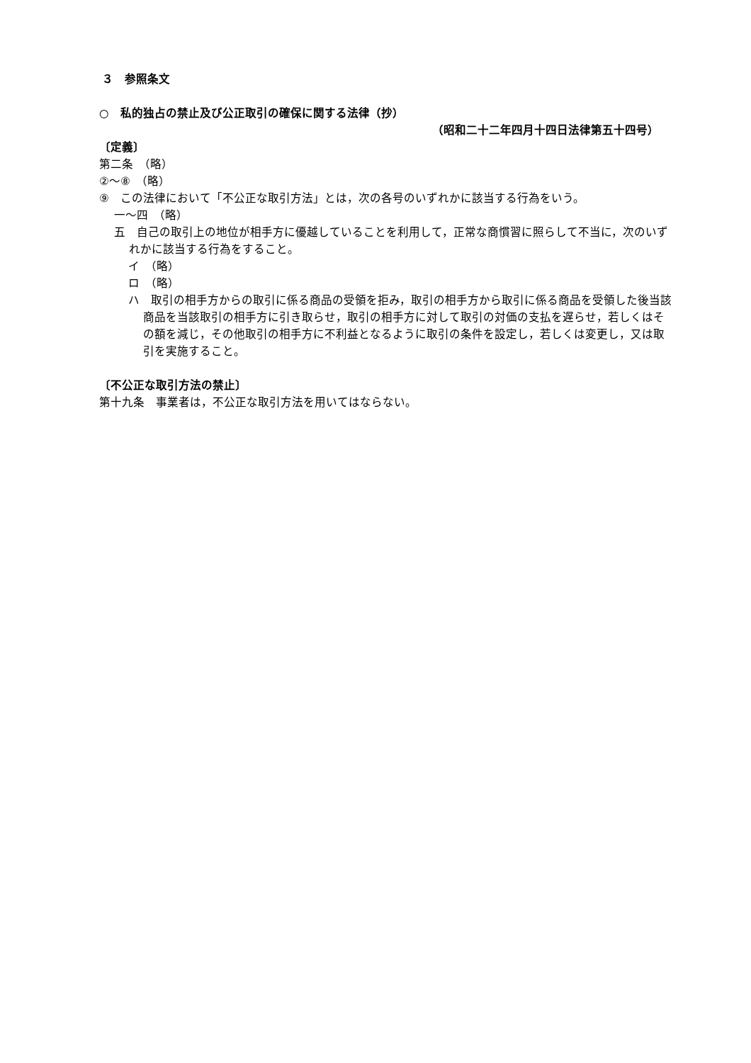３　参照条文
○　私的独占の禁止及び公正取引の確保に関する法律（抄）
（昭和二十二年四月十四日法律第五十四号）
〔定義〕
第二条　（略）
②～⑧　（略）
⑨　この法律において「不公正な取引方法」とは，次の各号のいずれかに該当する行為をいう。
一～四　（略）
五　自己の取引上の地位が相手方に優越していることを利用して，正常な商慣習に照らして不当に，次のいずれかに該当する行為をすること。
イ　（略）
ロ　（略）
ハ　取引の相手方からの取引に係る商品の受領を拒み，取引の相手方から取引に係る商品を受領した後当該商品を当該取引の相手方に引き取らせ，取引の相手方に対して取引の対価の支払を遅らせ，若しくはその額を減じ，その他取引の相手方に不利益となるように取引の条件を設定し，若しくは変更し，又は取引を実施すること。
〔不公正な取引方法の禁止〕
第十九条　事業者は，不公正な取引方法を用いてはならない。